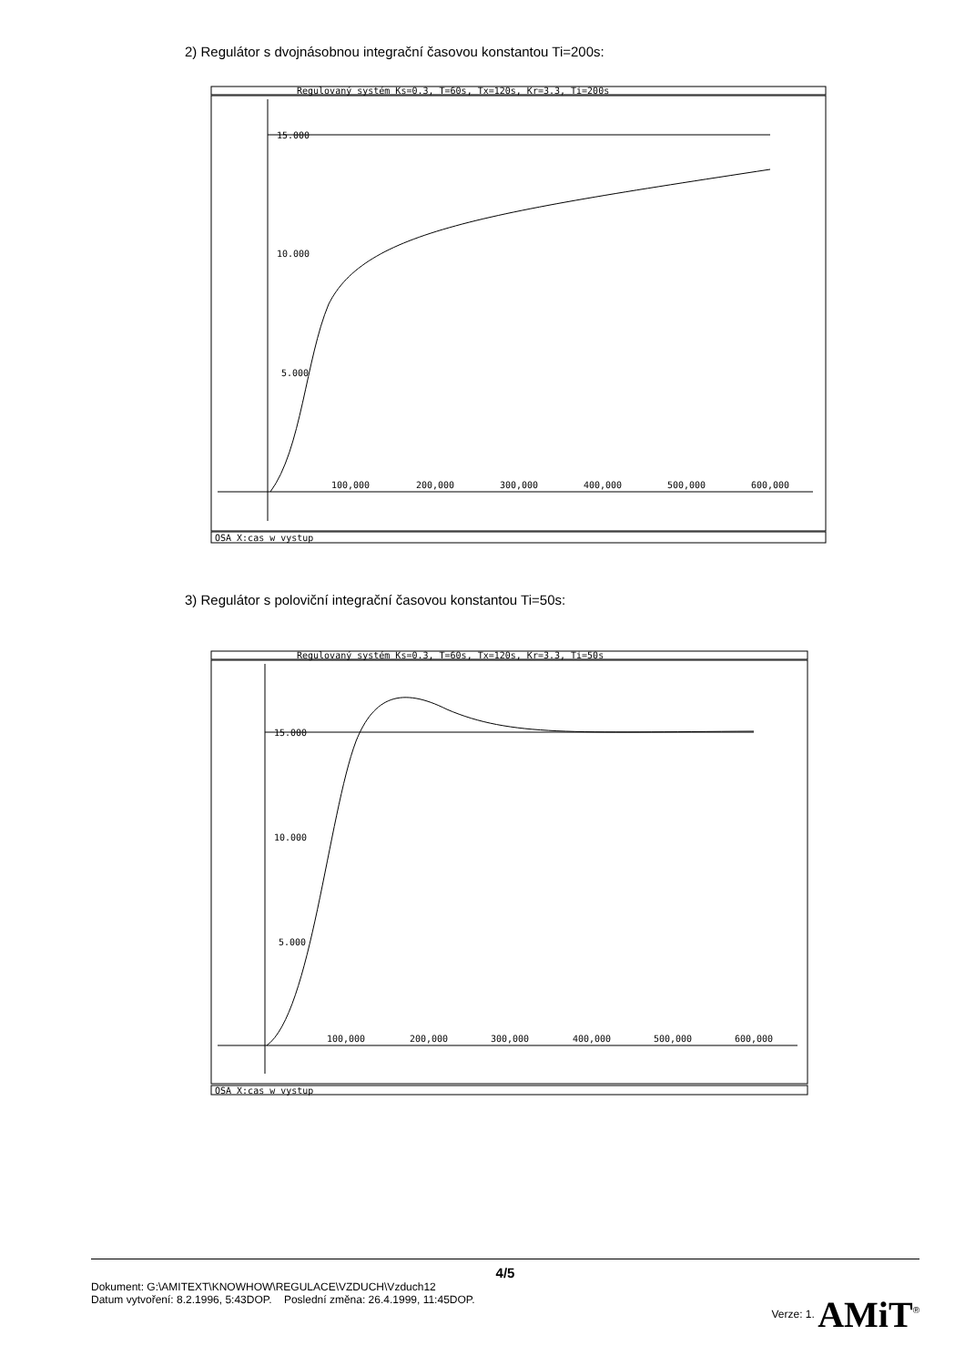2) Regulátor s dvojnásobnou integrační časovou konstantou Ti=200s:
Regulovaný systém Ks=0.3, T=60s, Tx=120s, Kr=3.3, Ti=200s
15.000
10.000
5.000
100,000
200,000
300,000
400,000
500,000
600,000
OSA X:cas w vystup
3) Regulátor s poloviční integrační časovou konstantou Ti=50s:
Regulovaný systém Ks=0.3, T=60s, Tx=120s, Kr=3.3, Ti=50s
15.000
10.000
5.000
100,000
200,000
300,000
400,000
500,000
600,000
OSA X:cas w vystup
4/5
Dokument: G:\AMITEXT\KNOWHOW\REGULACE\VZDUCH\Vzduch12
Datum vytvoření: 8.2.1996, 5:43DOP. Poslední změna: 26.4.1999, 11:45DOP.
Verze: 1. AMiT<sup>®</sup>